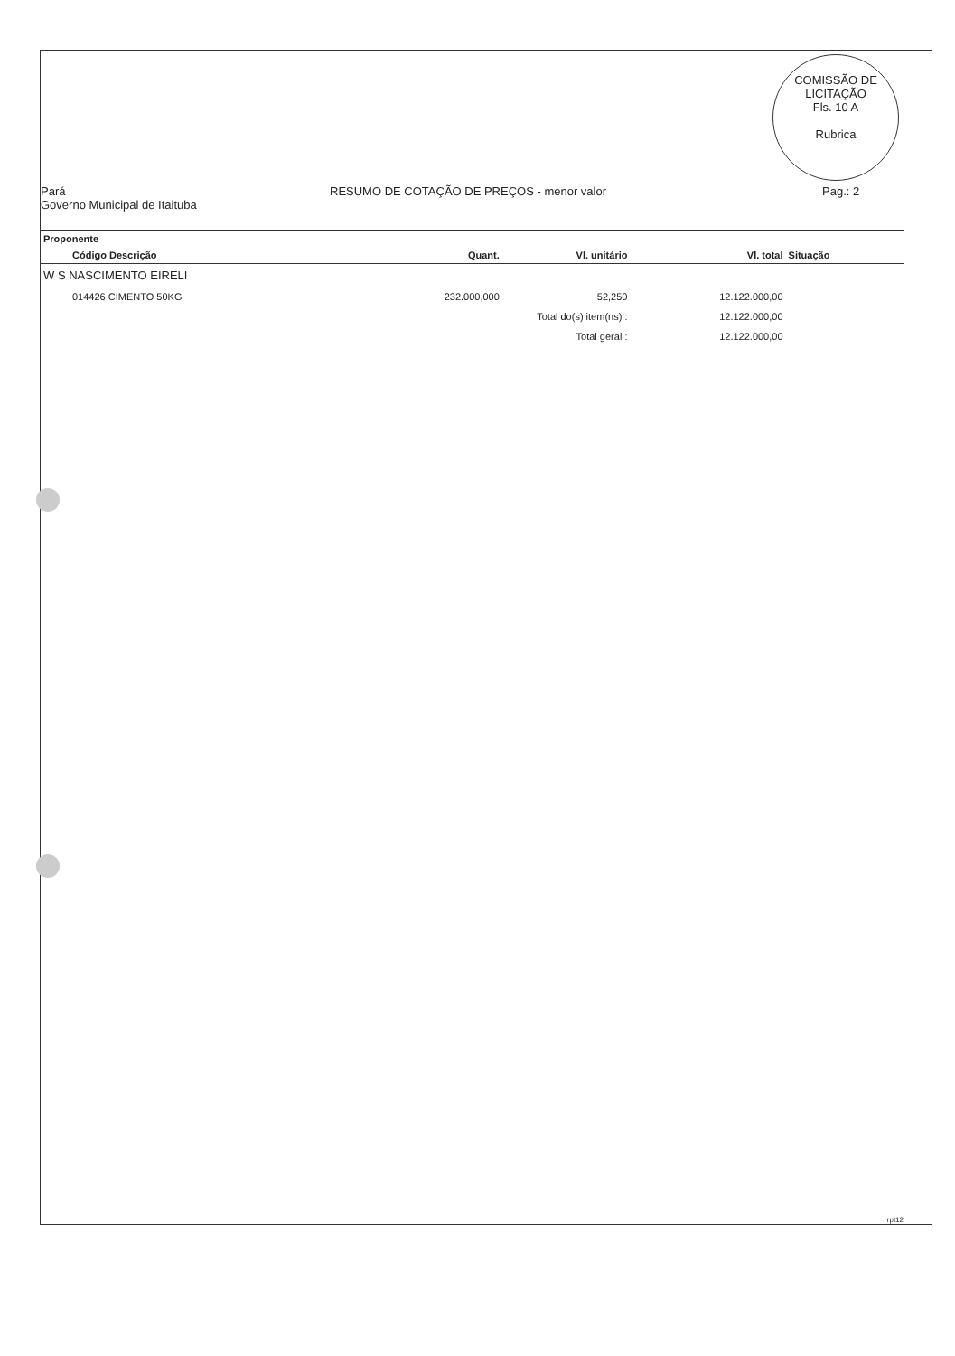COMISSÃO DE LICITAÇÃO
Fls. 10 A
Rubrica
Pará
Governo Municipal de Itaituba
RESUMO DE COTAÇÃO DE PREÇOS - menor valor
Pag.: 2
| Proponente | | | | | |
| --- | --- | --- | --- | --- | --- |
| Código Descrição | Quant. | Vl. unitário | Vl. total | Situação | |
| W S NASCIMENTO EIRELI | | | | | |
| 014426 CIMENTO 50KG | 232.000,000 | 52,250 | 12.122.000,00 | | |
| | Total do(s) item(ns) : | | 12.122.000,00 | | |
| | Total geral : | | 12.122.000,00 | | |
rpt12